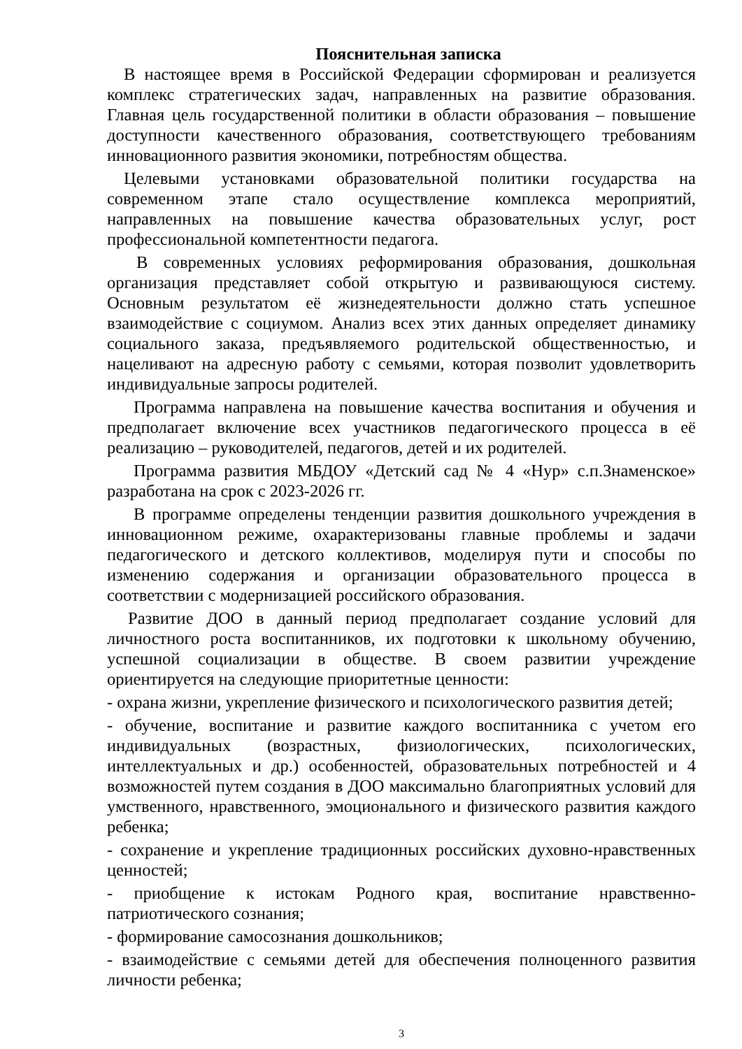Пояснительная записка
В настоящее время в Российской Федерации сформирован и реализуется комплекс стратегических задач, направленных на развитие образования. Главная цель государственной политики в области образования – повышение доступности качественного образования, соответствующего требованиям инновационного развития экономики, потребностям общества.
Целевыми установками образовательной политики государства на современном этапе стало осуществление комплекса мероприятий, направленных на повышение качества образовательных услуг, рост профессиональной компетентности педагога.
В современных условиях реформирования образования, дошкольная организация представляет собой открытую и развивающуюся систему. Основным результатом её жизнедеятельности должно стать успешное взаимодействие с социумом. Анализ всех этих данных определяет динамику социального заказа, предъявляемого родительской общественностью, и нацеливают на адресную работу с семьями, которая позволит удовлетворить индивидуальные запросы родителей.
Программа направлена на повышение качества воспитания и обучения и предполагает включение всех участников педагогического процесса в её реализацию – руководителей, педагогов, детей и их родителей.
Программа развития МБДОУ «Детский сад № 4 «Нур» с.п.Знаменское» разработана на срок с 2023-2026 гг.
В программе определены тенденции развития дошкольного учреждения в инновационном режиме, охарактеризованы главные проблемы и задачи педагогического и детского коллективов, моделируя пути и способы по изменению содержания и организации образовательного процесса в соответствии с модернизацией российского образования.
Развитие ДОО в данный период предполагает создание условий для личностного роста воспитанников, их подготовки к школьному обучению, успешной социализации в обществе. В своем развитии учреждение ориентируется на следующие приоритетные ценности:
- охрана жизни, укрепление физического и психологического развития детей;
- обучение, воспитание и развитие каждого воспитанника с учетом его индивидуальных (возрастных, физиологических, психологических, интеллектуальных и др.) особенностей, образовательных потребностей и 4 возможностей путем создания в ДОО максимально благоприятных условий для умственного, нравственного, эмоционального и физического развития каждого ребенка;
- сохранение и укрепление традиционных российских духовно-нравственных ценностей;
- приобщение к истокам Родного края, воспитание нравственно-патриотического сознания;
- формирование самосознания дошкольников;
- взаимодействие с семьями детей для обеспечения полноценного развития личности ребенка;
3